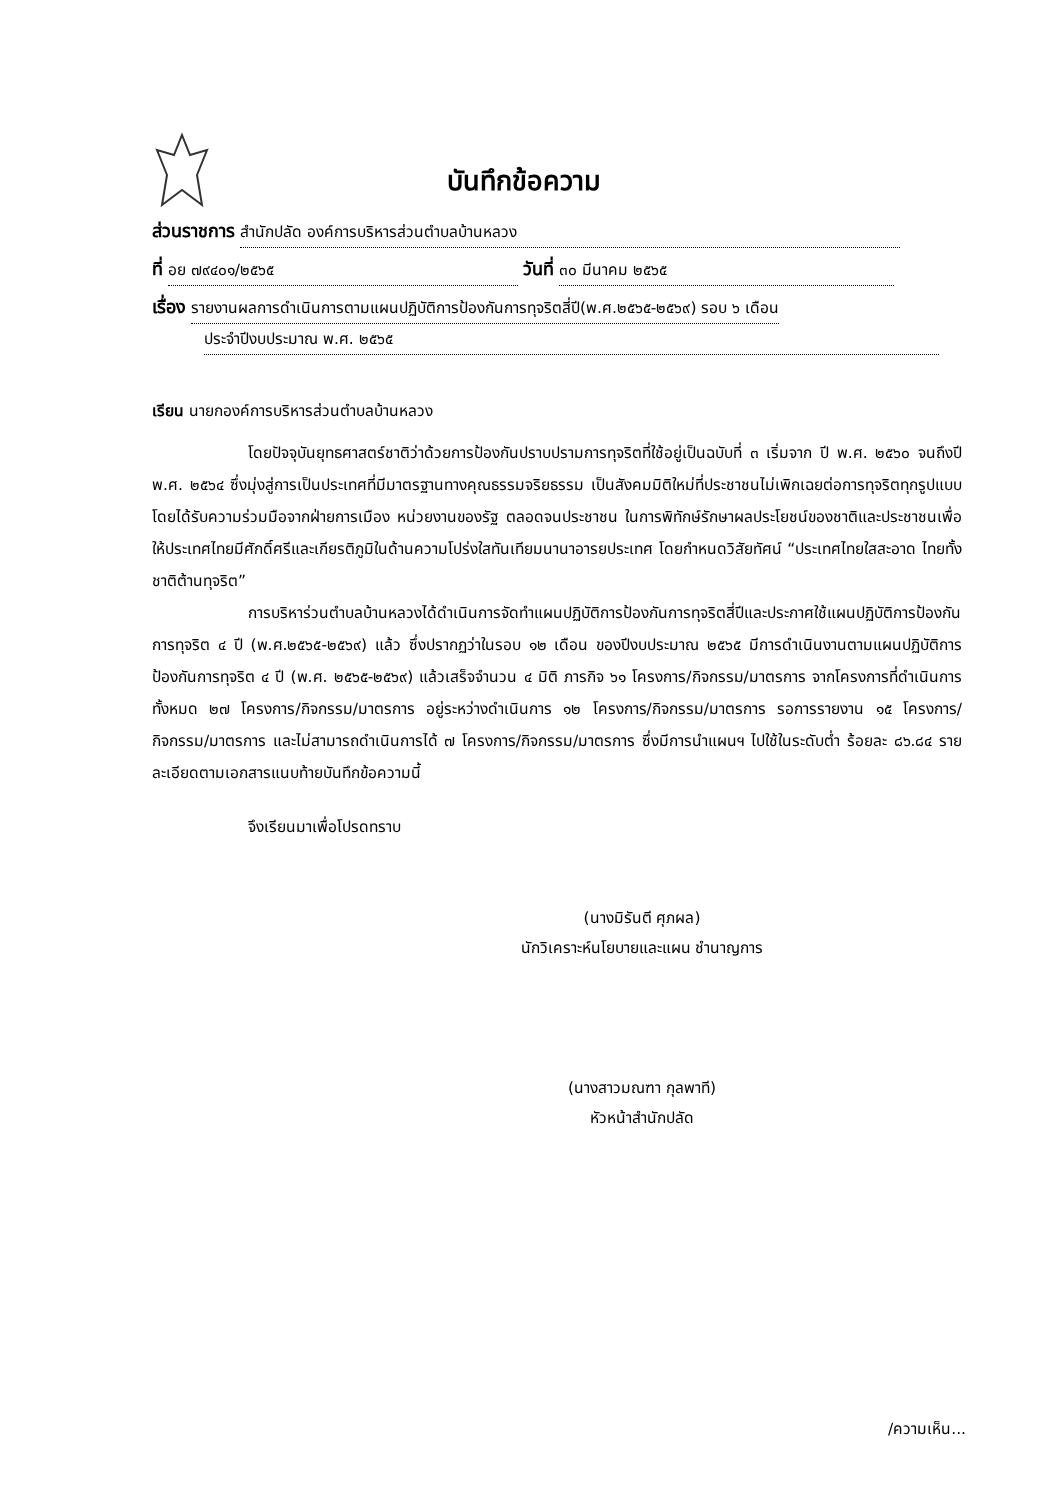บันทึกข้อความ
ส่วนราชการ สำนักปลัด องค์การบริหารส่วนตำบลบ้านหลวง
ที่ อย ๗๙๔๐๑/๒๕๖๕ วันที่ ๓๐ มีนาคม ๒๕๖๕
เรื่อง รายงานผลการดำเนินการตามแผนปฏิบัติการป้องกันการทุจริตสี่ปี(พ.ศ.๒๕๖๕-๒๕๖๙) รอบ ๖ เดือน
ประจำปีงบประมาณ พ.ศ. ๒๕๖๕
เรียน นายกองค์การบริหารส่วนตำบลบ้านหลวง
โดยปัจจุบันยุทธศาสตร์ชาติว่าด้วยการป้องกันปราบปรามการทุจริตที่ใช้อยู่เป็นฉบับที่ ๓ เริ่มจาก ปี พ.ศ. ๒๕๖๐ จนถึงปี พ.ศ. ๒๕๖๔ ซึ่งมุ่งสู่การเป็นประเทศที่มีมาตรฐานทางคุณธรรมจริยธรรม เป็นสังคมมิติใหม่ที่ประชาชนไม่เพิกเฉยต่อการทุจริตทุกรูปแบบ โดยได้รับความร่วมมือจากฝ่ายการเมือง หน่วยงานของรัฐ ตลอดจนประชาชน ในการพิทักษ์รักษาผลประโยชน์ของชาติและประชาชนเพื่อให้ประเทศไทยมีศักดิ์ศรีและเกียรติภูมิในด้านความโปร่งใสทันเทียมนานาอารยประเทศ โดยกำหนดวิสัยทัศน์ “ประเทศไทยใสสะอาด ไทยทั้งชาติต้านทุจริต”
การบริหาร่วนตำบลบ้านหลวงได้ดำเนินการจัดทำแผนปฏิบัติการป้องกันการทุจริตสี่ปีและประกาศใช้แผนปฏิบัติการป้องกันการทุจริต ๔ ปี (พ.ศ.๒๕๖๕-๒๕๖๙) แล้ว ซึ่งปรากฏว่าในรอบ ๑๒ เดือน ของปีงบประมาณ ๒๕๖๕ มีการดำเนินงานตามแผนปฏิบัติการป้องกันการทุจริต ๔ ปี (พ.ศ. ๒๕๖๕-๒๕๖๙) แล้วเสร็จจำนวน ๔ มิติ ภารกิจ ๖๑ โครงการ/กิจกรรม/มาตรการ จากโครงการที่ดำเนินการทั้งหมด ๒๗ โครงการ/กิจกรรม/มาตรการ อยู่ระหว่างดำเนินการ ๑๒ โครงการ/กิจกรรม/มาตรการ รอการรายงาน ๑๕ โครงการ/กิจกรรม/มาตรการ และไม่สามารถดำเนินการได้ ๗ โครงการ/กิจกรรม/มาตรการ ซึ่งมีการนำแผนฯ ไปใช้ในระดับต่ำ ร้อยละ ๘๖.๘๔ รายละเอียดตามเอกสารแนบท้ายบันทึกข้อความนี้
จึงเรียนมาเพื่อโปรดทราบ
(นางมิรันตี ศุภผล)
นักวิเคราะห์นโยบายและแผน ชำนาญการ
(นางสาวมณฑา กุลพาที)
หัวหน้าสำนักปลัด
/ความเห็น...